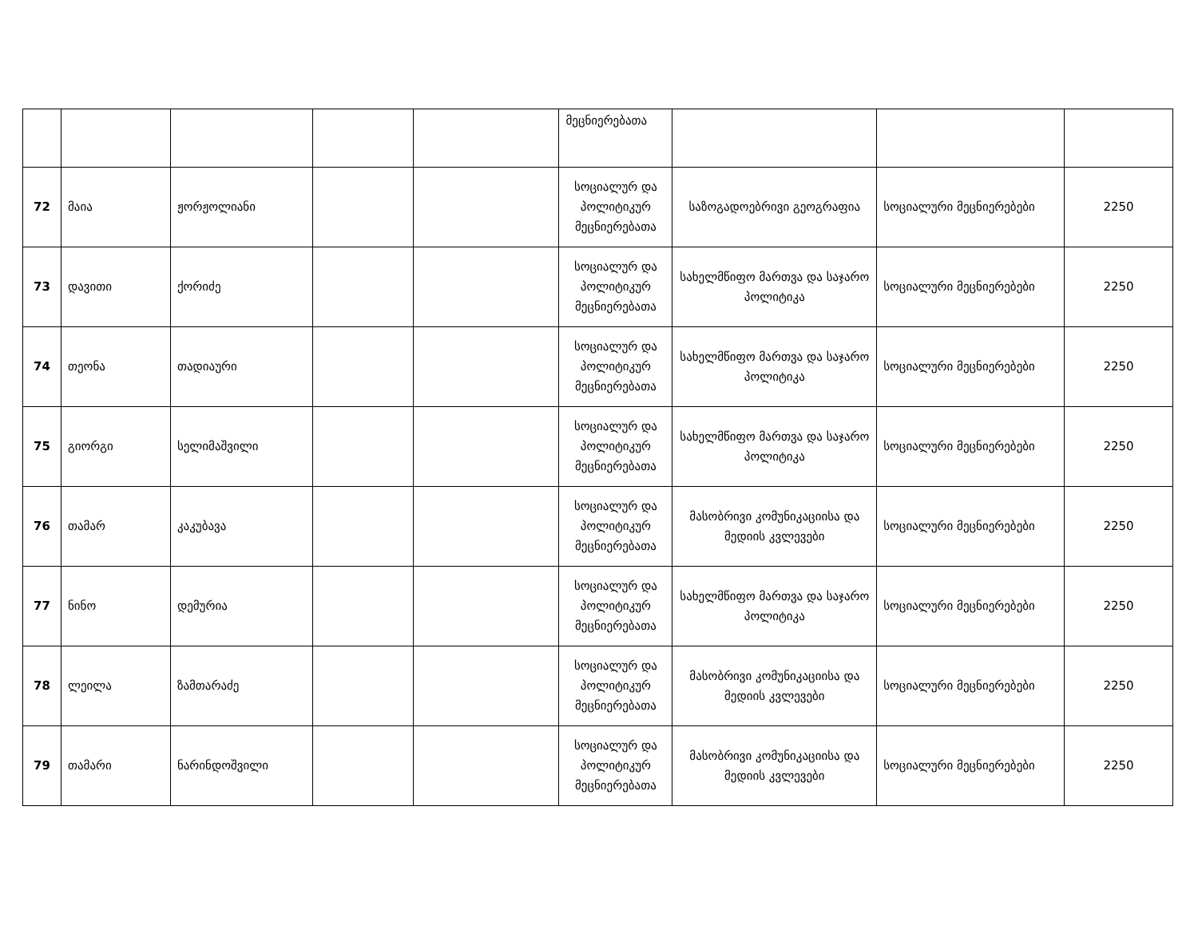| | | | | | მეცნიერებათა | | | |
| 72 | მაია | ჟორჟოლიანი | | | სოციალურ და პოლიტიკურ მეცნიერებათა | საზოგადოებრივი გეოგრაფია | სოციალური მეცნიერებები | 2250 |
| 73 | დავითი | ქორიძე | | | სოციალურ და პოლიტიკურ მეცნიერებათა | სახელმწიფო მართვა და საჯარო პოლიტიკა | სოციალური მეცნიერებები | 2250 |
| 74 | თეონა | თადიაური | | | სოციალურ და პოლიტიკურ მეცნიერებათა | სახელმწიფო მართვა და საჯარო პოლიტიკა | სოციალური მეცნიერებები | 2250 |
| 75 | გიორგი | სელიმაშვილი | | | სოციალურ და პოლიტიკურ მეცნიერებათა | სახელმწიფო მართვა და საჯარო პოლიტიკა | სოციალური მეცნიერებები | 2250 |
| 76 | თამარ | კაკუბავა | | | სოციალურ და პოლიტიკურ მეცნიერებათა | მასობრივი კომუნიკაციისა და მედიის კვლევები | სოციალური მეცნიერებები | 2250 |
| 77 | ნინო | დემურია | | | სოციალურ და პოლიტიკურ მეცნიერებათა | სახელმწიფო მართვა და საჯარო პოლიტიკა | სოციალური მეცნიერებები | 2250 |
| 78 | ლეილა | ზამთარაძე | | | სოციალურ და პოლიტიკურ მეცნიერებათა | მასობრივი კომუნიკაციისა და მედიის კვლევები | სოციალური მეცნიერებები | 2250 |
| 79 | თამარი | ნარინდოშვილი | | | სოციალურ და პოლიტიკურ მეცნიერებათა | მასობრივი კომუნიკაციისა და მედიის კვლევები | სოციალური მეცნიერებები | 2250 |